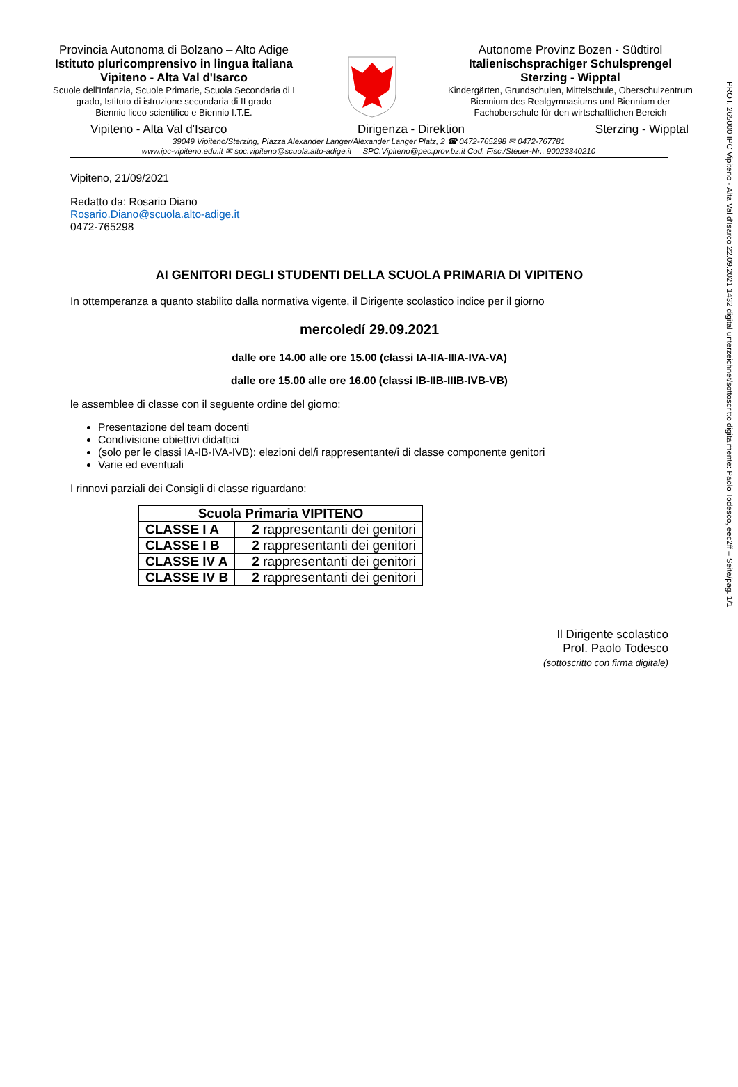PROT. 265000 IPC Vipiteno - Alta Val d'Isarco 22.09.2021 1432 digital unterzeichnet/sottoscritto digitalmente: Paolo Todesco, eec2ff – Seite/pag. 1/1
Provincia Autonoma di Bolzano – Alto Adige
Istituto pluricomprensivo in lingua italiana
Vipiteno - Alta Val d'Isarco
Scuole dell'Infanzia, Scuole Primarie, Scuola Secondaria di I grado, Istituto di istruzione secondaria di II grado
Biennio liceo scientifico e Biennio I.T.E.
Autonome Provinz Bozen - Südtirol
Italienischsprachiger Schulsprengel
Sterzing - Wipptal
Kindergärten, Grundschulen, Mittelschule, Oberschulzentrum Biennium des Realgymnasiums und Biennium der Fachoberschule für den wirtschaftlichen Bereich
Vipiteno - Alta Val d'Isarco Dirigenza - Direktion Sterzing - Wipptal
39049 Vipiteno/Sterzing, Piazza Alexander Langer/Alexander Langer Platz, 2 ☎ 0472-765298 ✉ 0472-767781
www.ipc-vipiteno.edu.it ✉ spc.vipiteno@scuola.alto-adige.it SPC.Vipiteno@pec.prov.bz.it Cod. Fisc./Steuer-Nr.: 90023340210
Vipiteno, 21/09/2021
Redatto da: Rosario Diano
Rosario.Diano@scuola.alto-adige.it
0472-765298
AI GENITORI DEGLI STUDENTI DELLA SCUOLA PRIMARIA DI VIPITENO
In ottemperanza a quanto stabilito dalla normativa vigente, il Dirigente scolastico indice per il giorno
mercoledí 29.09.2021
dalle ore 14.00 alle ore 15.00 (classi IA-IIA-IIIA-IVA-VA)
dalle ore 15.00 alle ore 16.00 (classi IB-IIB-IIIB-IVB-VB)
le assemblee di classe con il seguente ordine del giorno:
Presentazione del team docenti
Condivisione obiettivi didattici
(solo per le classi IA-IB-IVA-IVB): elezioni del/i rappresentante/i di classe componente genitori
Varie ed eventuali
I rinnovi parziali dei Consigli di classe riguardano:
| Scuola Primaria VIPITENO | |
| --- | --- |
| CLASSE I A | 2 rappresentanti dei genitori |
| CLASSE I B | 2 rappresentanti dei genitori |
| CLASSE IV A | 2 rappresentanti dei genitori |
| CLASSE IV B | 2 rappresentanti dei genitori |
Il Dirigente scolastico
Prof. Paolo Todesco
(sottoscritto con firma digitale)